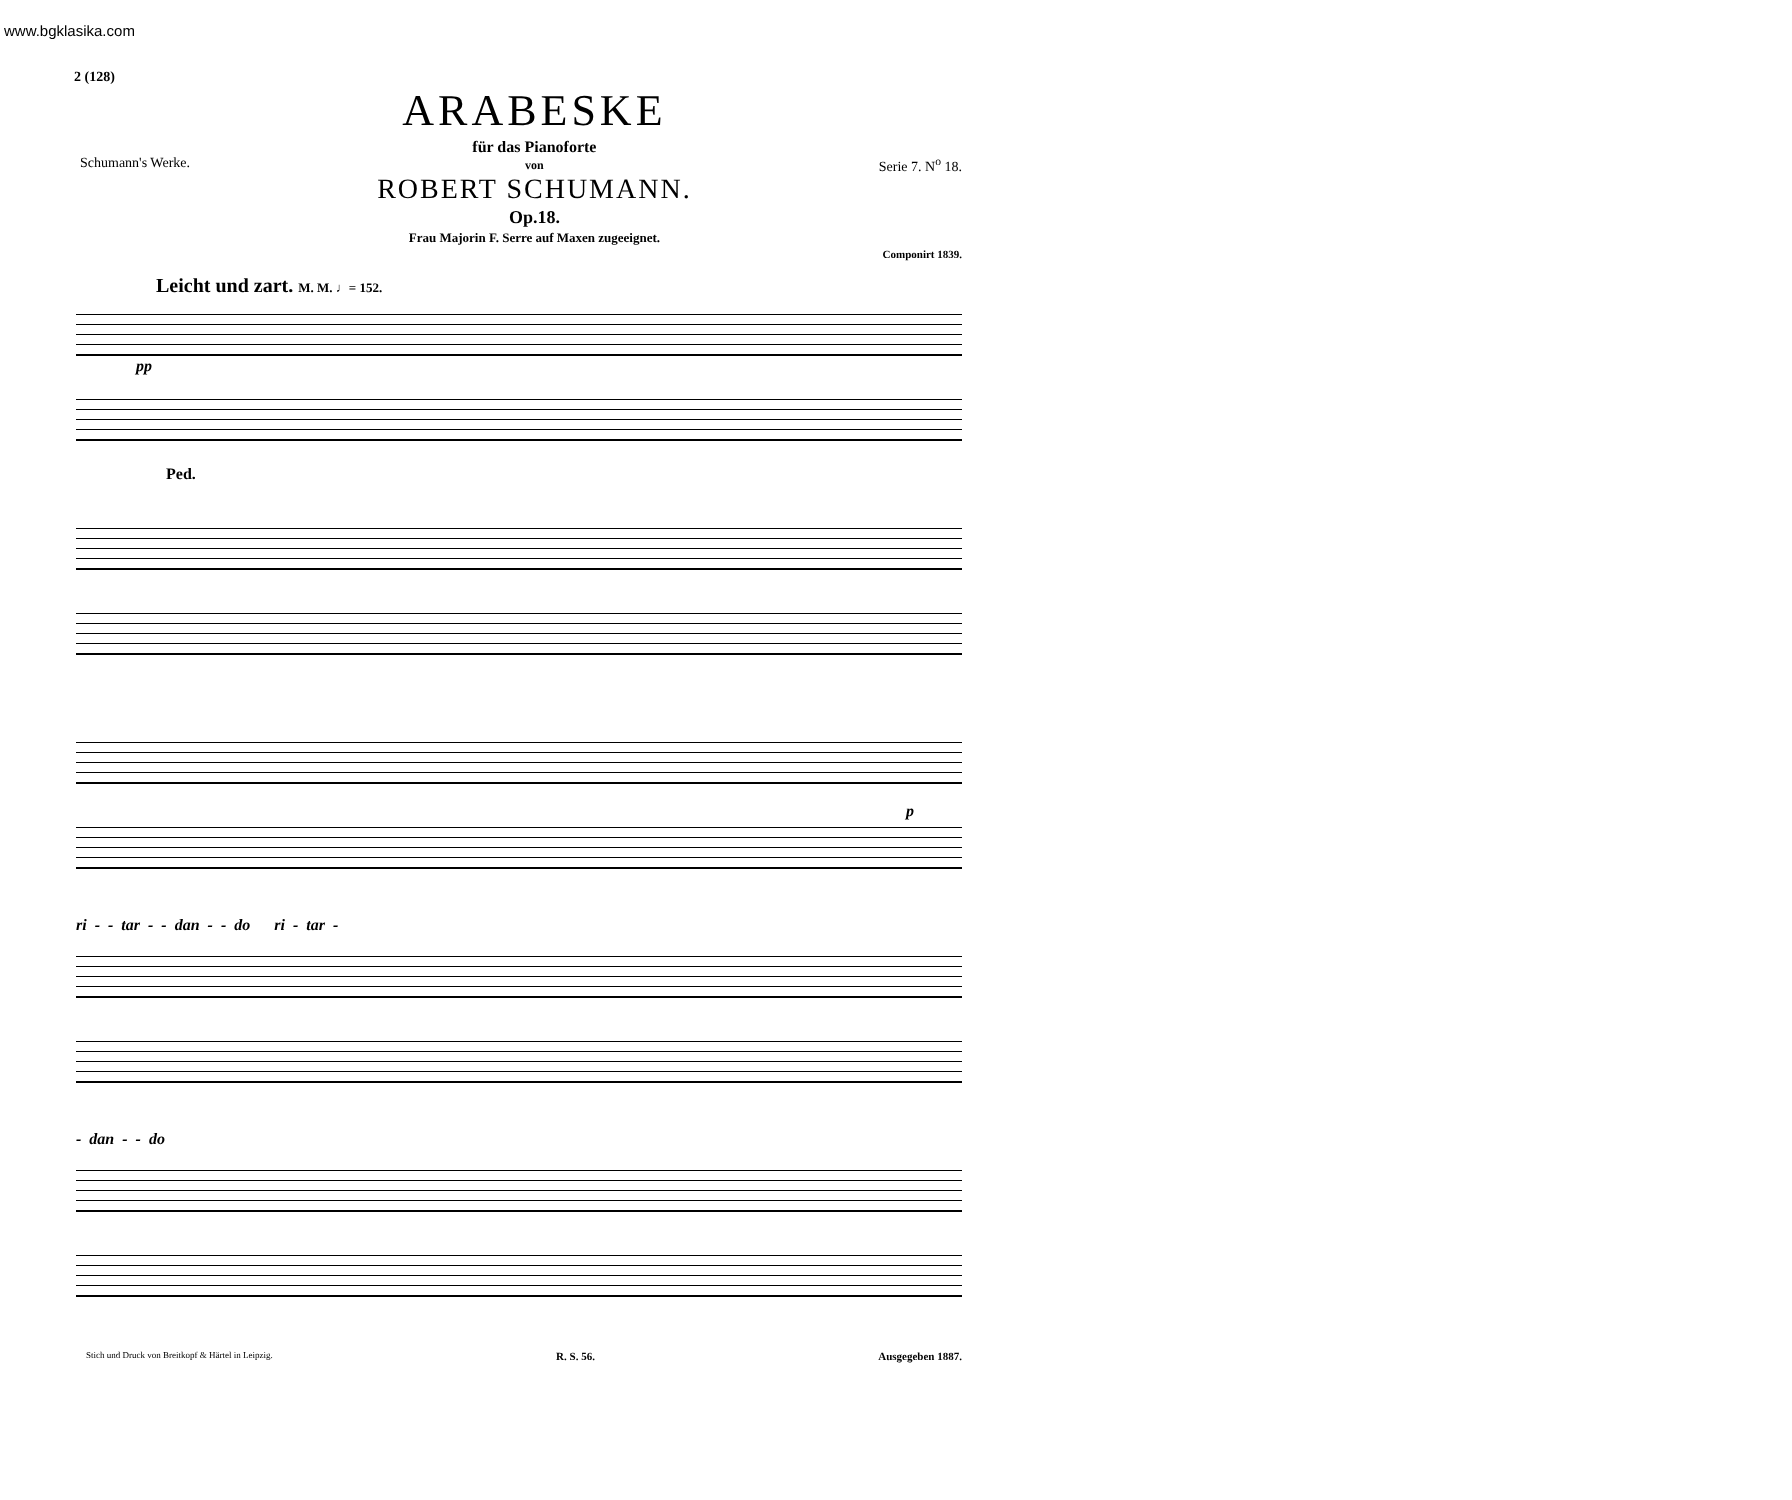www.bgklasika.com
2 (128)
Schumann's Werke.
ARABESKE
für das Pianoforte
von
ROBERT SCHUMANN.
Op.18.
Frau Majorin F. Serre auf Maxen zugeeignet.
Serie 7. N<sup>o</sup> 18.
Componirt 1839.
Leicht und zart. M. M. ♩= 152.
pp
Ped.
p
ri - - tar - - dan - - do ri - tar -
- dan - - do
Stich und Druck von Breitkopf & Härtel in Leipzig. R. S. 56. Ausgegeben 1887.